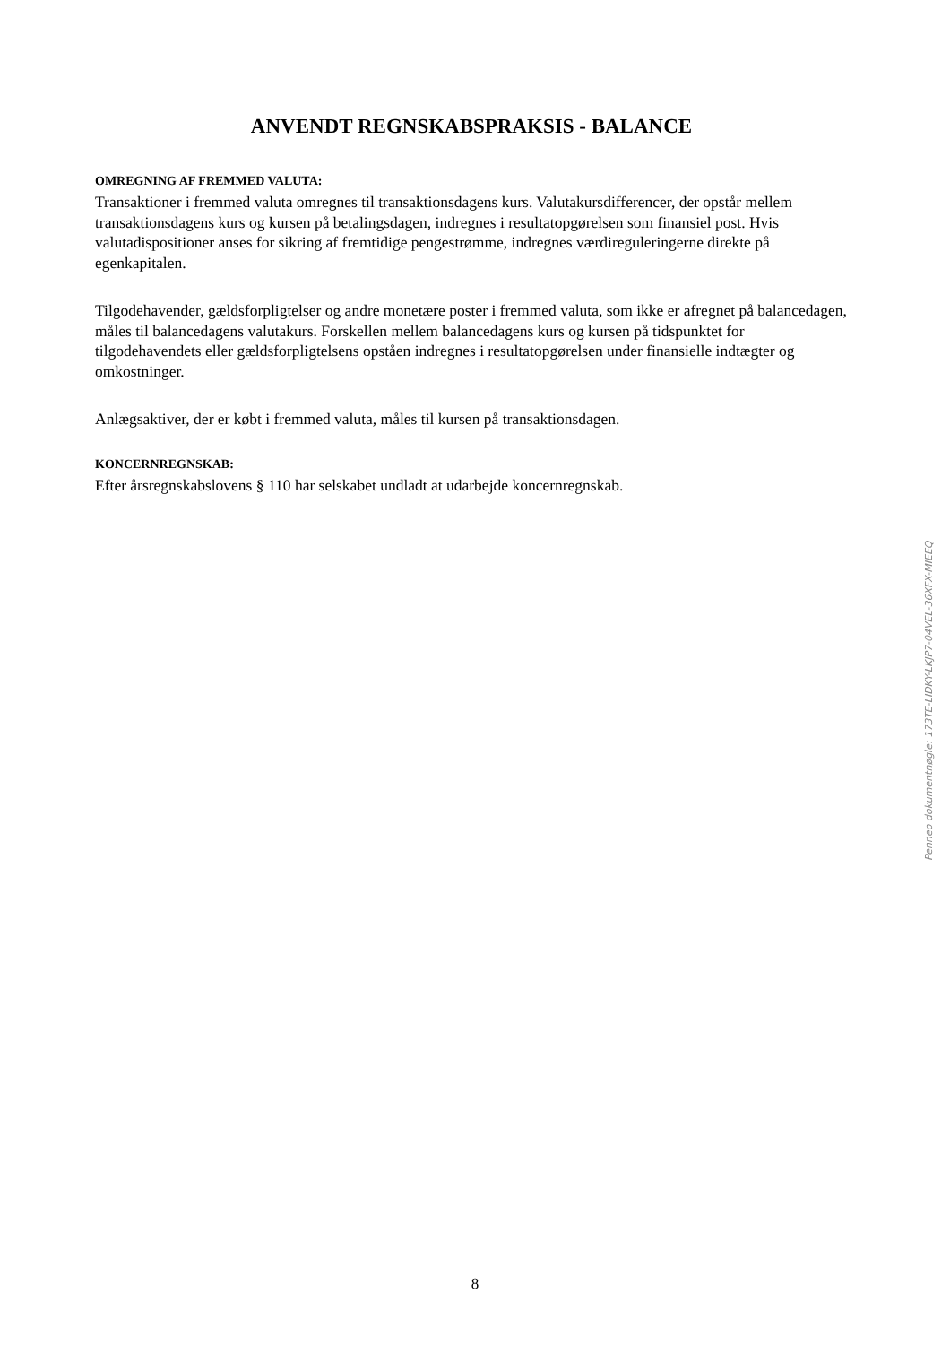ANVENDT REGNSKABSPRAKSIS - BALANCE
OMREGNING AF FREMMED VALUTA:
Transaktioner i fremmed valuta omregnes til transaktionsdagens kurs. Valutakursdifferencer, der opstår mellem transaktionsdagens kurs og kursen på betalingsdagen, indregnes i resultatopgørelsen som finansiel post. Hvis valutadispositioner anses for sikring af fremtidige pengestrømme, indregnes værdireguleringerne direkte på egenkapitalen.
Tilgodehavender, gældsforpligtelser og andre monetære poster i fremmed valuta, som ikke er afregnet på balancedagen, måles til balancedagens valutakurs. Forskellen mellem balancedagens kurs og kursen på tidspunktet for tilgodehavendets eller gældsforpligtelsens opståen indregnes i resultatopgørelsen under finansielle indtægter og omkostninger.
Anlægsaktiver, der er købt i fremmed valuta, måles til kursen på transaktionsdagen.
KONCERNREGNSKAB:
Efter årsregnskabslovens § 110 har selskabet undladt at udarbejde koncernregnskab.
Penneo dokumentnøgle: 173TE-LIDKY-LKJP7-04VEL-36XFX-MIEEQ
8